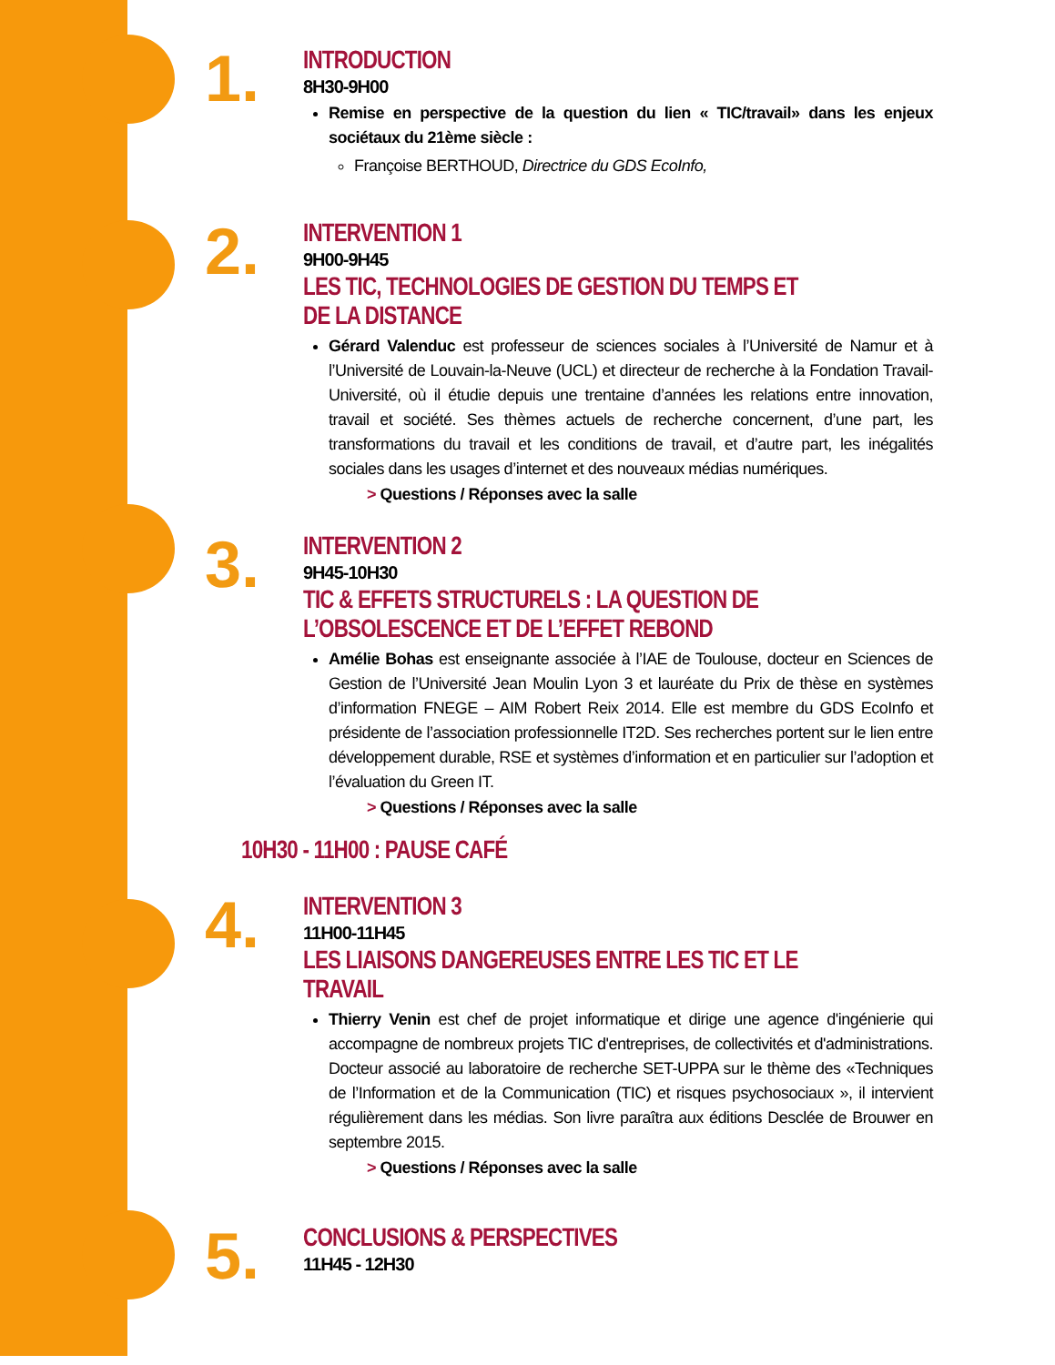1.
INTRODUCTION
8H30-9H00
Remise en perspective de la question du lien « TIC/travail» dans les enjeux sociétaux du 21ème siècle :
Françoise BERTHOUD, Directrice du GDS EcoInfo,
2.
INTERVENTION 1
9H00-9H45
LES TIC, TECHNOLOGIES DE GESTION DU TEMPS ET DE LA DISTANCE
Gérard Valenduc est professeur de sciences sociales à l’Université de Namur et à l’Université de Louvain-la-Neuve (UCL) et directeur de recherche à la Fondation Travail-Université, où il étudie depuis une trentaine d’années les relations entre innovation, travail et société. Ses thèmes actuels de recherche concernent, d’une part, les transformations du travail et les conditions de travail, et d’autre part, les inégalités sociales dans les usages d’internet et des nouveaux médias numériques.
> Questions / Réponses avec la salle
3.
INTERVENTION 2
9H45-10H30
TIC & EFFETS STRUCTURELS : LA QUESTION DE L’OBSOLESCENCE ET DE L’EFFET REBOND
Amélie Bohas est enseignante associée à l’IAE de Toulouse, docteur en Sciences de Gestion de l’Université Jean Moulin Lyon 3 et lauréate du Prix de thèse en systèmes d’information FNEGE – AIM Robert Reix 2014. Elle est membre du GDS EcoInfo et présidente de l’association professionnelle IT2D. Ses recherches portent sur le lien entre développement durable, RSE et systèmes d’information et en particulier sur l’adoption et l’évaluation du Green IT.
> Questions / Réponses avec la salle
10H30 - 11H00 : PAUSE CAFÉ
4.
INTERVENTION 3
11H00-11H45
LES LIAISONS DANGEREUSES ENTRE LES TIC ET LE TRAVAIL
Thierry Venin est chef de projet informatique et dirige une agence d'ingénierie qui accompagne de nombreux projets TIC d'entreprises, de collectivités et d'administrations. Docteur associé au laboratoire de recherche SET-UPPA sur le thème des «Techniques de l’Information et de la Communication (TIC) et risques psychosociaux », il intervient régulièrement dans les médias. Son livre paraîtra aux éditions Desclée de Brouwer en septembre 2015.
> Questions / Réponses avec la salle
5.
CONCLUSIONS & PERSPECTIVES
11H45 - 12H30